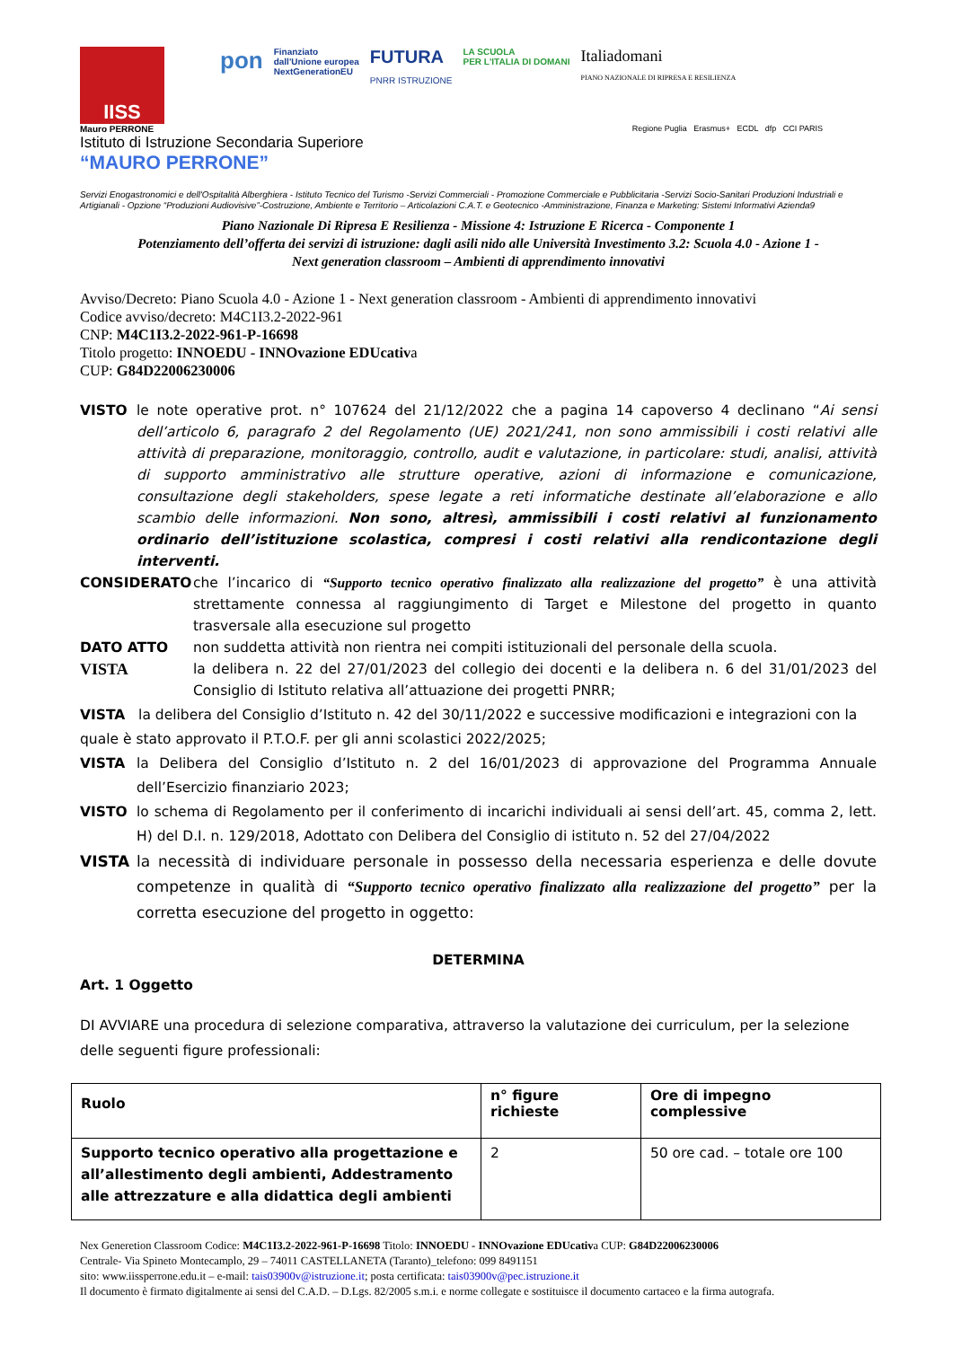IISS
pon
Finanziato
dall'Unione europea
NextGenerationEU
FUTURA
PNRR ISTRUZIONE
LA SCUOLA
PER L'ITALIA DI DOMANI
Italiadomani
PIANO NAZIONALE DI RIPRESA E RESILIENZA
Mauro PERRONE
Istituto di Istruzione Secondaria Superiore
“MAURO PERRONE”
Regione Puglia Erasmus+ ECDL dfp CCI PARIS
Servizi Enogastronomici e dell'Ospitalità Alberghiera - Istituto Tecnico del Turismo -Servizi Commerciali - Promozione Commerciale e Pubblicitaria -Servizi Socio-Sanitari Produzioni Industriali e Artigianali - Opzione “Produzioni Audiovisive”-Costruzione, Ambiente e Territorio – Articolazioni C.A.T. e Geotecnico -Amministrazione, Finanza e Marketing: Sistemi Informativi Azienda9
Piano Nazionale Di Ripresa E Resilienza - Missione 4: Istruzione E Ricerca - Componente 1
Potenziamento dell’offerta dei servizi di istruzione: dagli asili nido alle Università Investimento 3.2: Scuola 4.0 - Azione 1 -
Next generation classroom – Ambienti di apprendimento innovativi
Avviso/Decreto: Piano Scuola 4.0 - Azione 1 - Next generation classroom - Ambienti di apprendimento innovativi
Codice avviso/decreto: M4C1I3.2-2022-961
CNP: M4C1I3.2-2022-961-P-16698
Titolo progetto: INNOEDU - INNOvazione EDUcativa
CUP: G84D22006230006
VISTO le note operative prot. n° 107624 del 21/12/2022 che a pagina 14 capoverso 4 declinano “Ai sensi dell’articolo 6, paragrafo 2 del Regolamento (UE) 2021/241, non sono ammissibili i costi relativi alle attività di preparazione, monitoraggio, controllo, audit e valutazione, in particolare: studi, analisi, attività di supporto amministrativo alle strutture operative, azioni di informazione e comunicazione, consultazione degli stakeholders, spese legate a reti informatiche destinate all’elaborazione e allo scambio delle informazioni. Non sono, altresì, ammissibili i costi relativi al funzionamento ordinario dell’istituzione scolastica, compresi i costi relativi alla rendicontazione degli interventi.
CONSIDERATO che l’incarico di “Supporto tecnico operativo finalizzato alla realizzazione del progetto” è una attività strettamente connessa al raggiungimento di Target e Milestone del progetto in quanto trasversale alla esecuzione sul progetto
DATO ATTO non suddetta attività non rientra nei compiti istituzionali del personale della scuola.
VISTA
la delibera n. 22 del 27/01/2023 del collegio dei docenti e la delibera n. 6 del 31/01/2023 del Consiglio di Istituto relativa all’attuazione dei progetti PNRR;
VISTA la delibera del Consiglio d’Istituto n. 42 del 30/11/2022 e successive modificazioni e integrazioni con la quale è stato approvato il P.T.O.F. per gli anni scolastici 2022/2025;
VISTA la Delibera del Consiglio d’Istituto n. 2 del 16/01/2023 di approvazione del Programma Annuale dell’Esercizio finanziario 2023;
VISTO lo schema di Regolamento per il conferimento di incarichi individuali ai sensi dell’art. 45, comma 2, lett. H) del D.I. n. 129/2018, Adottato con Delibera del Consiglio di istituto n. 52 del 27/04/2022
VISTA la necessità di individuare personale in possesso della necessaria esperienza e delle dovute competenze in qualità di “Supporto tecnico operativo finalizzato alla realizzazione del progetto” per la corretta esecuzione del progetto in oggetto:
DETERMINA
Art. 1 Oggetto
DI AVVIARE una procedura di selezione comparativa, attraverso la valutazione dei curriculum, per la selezione delle seguenti figure professionali:
| Ruolo | n° figure richieste | Ore di impegno complessive |
| --- | --- | --- |
| Supporto tecnico operativo alla progettazione e all’allestimento degli ambienti, Addestramento alle attrezzature e alla didattica degli ambienti | 2 | 50 ore cad. – totale ore 100 |
Nex Generetion Classroom Codice: M4C1I3.2-2022-961-P-16698 Titolo: INNOEDU - INNOvazione EDUcativa CUP: G84D22006230006
Centrale- Via Spineto Montecamplo, 29 – 74011 CASTELLANETA (Taranto)_telefono: 099 8491151
sito: www.iissperrone.edu.it – e-mail: tais03900v@istruzione.it; posta certificata: tais03900v@pec.istruzione.it
Il documento è firmato digitalmente ai sensi del C.A.D. – D.Lgs. 82/2005 s.m.i. e norme collegate e sostituisce il documento cartaceo e la firma autografa.